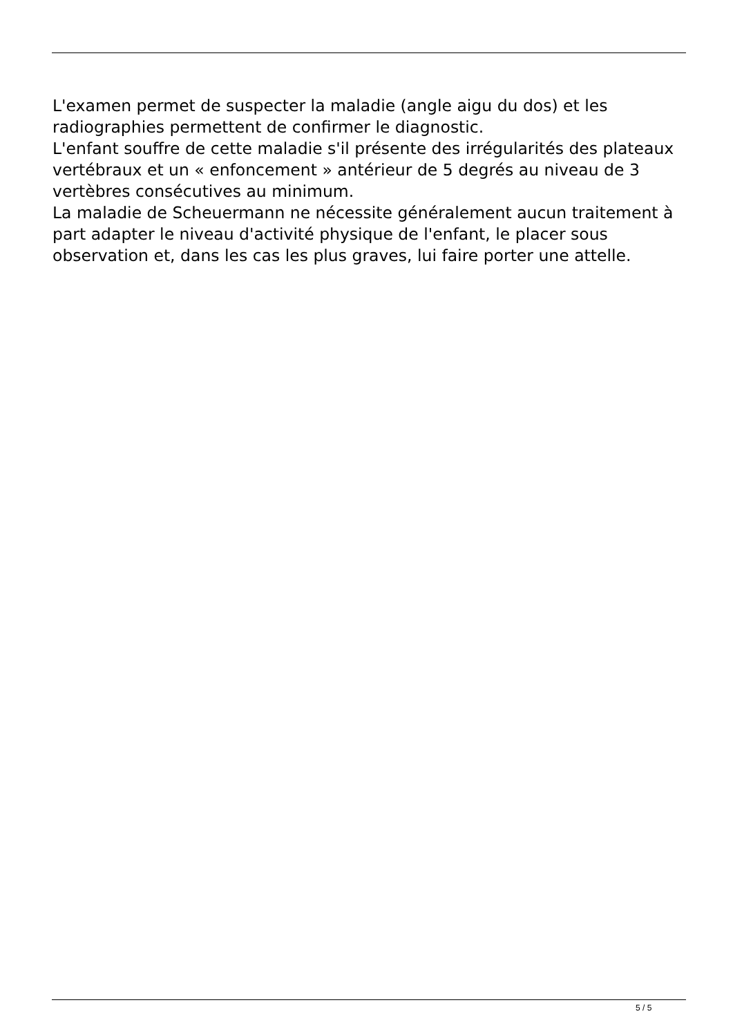L'examen permet de suspecter la maladie (angle aigu du dos) et les radiographies permettent de confirmer le diagnostic.
L'enfant souffre de cette maladie s'il présente des irrégularités des plateaux vertébraux et un « enfoncement » antérieur de 5 degrés au niveau de 3 vertèbres consécutives au minimum.
La maladie de Scheuermann ne nécessite généralement aucun traitement à part adapter le niveau d'activité physique de l'enfant, le placer sous observation et, dans les cas les plus graves, lui faire porter une attelle.
5 / 5